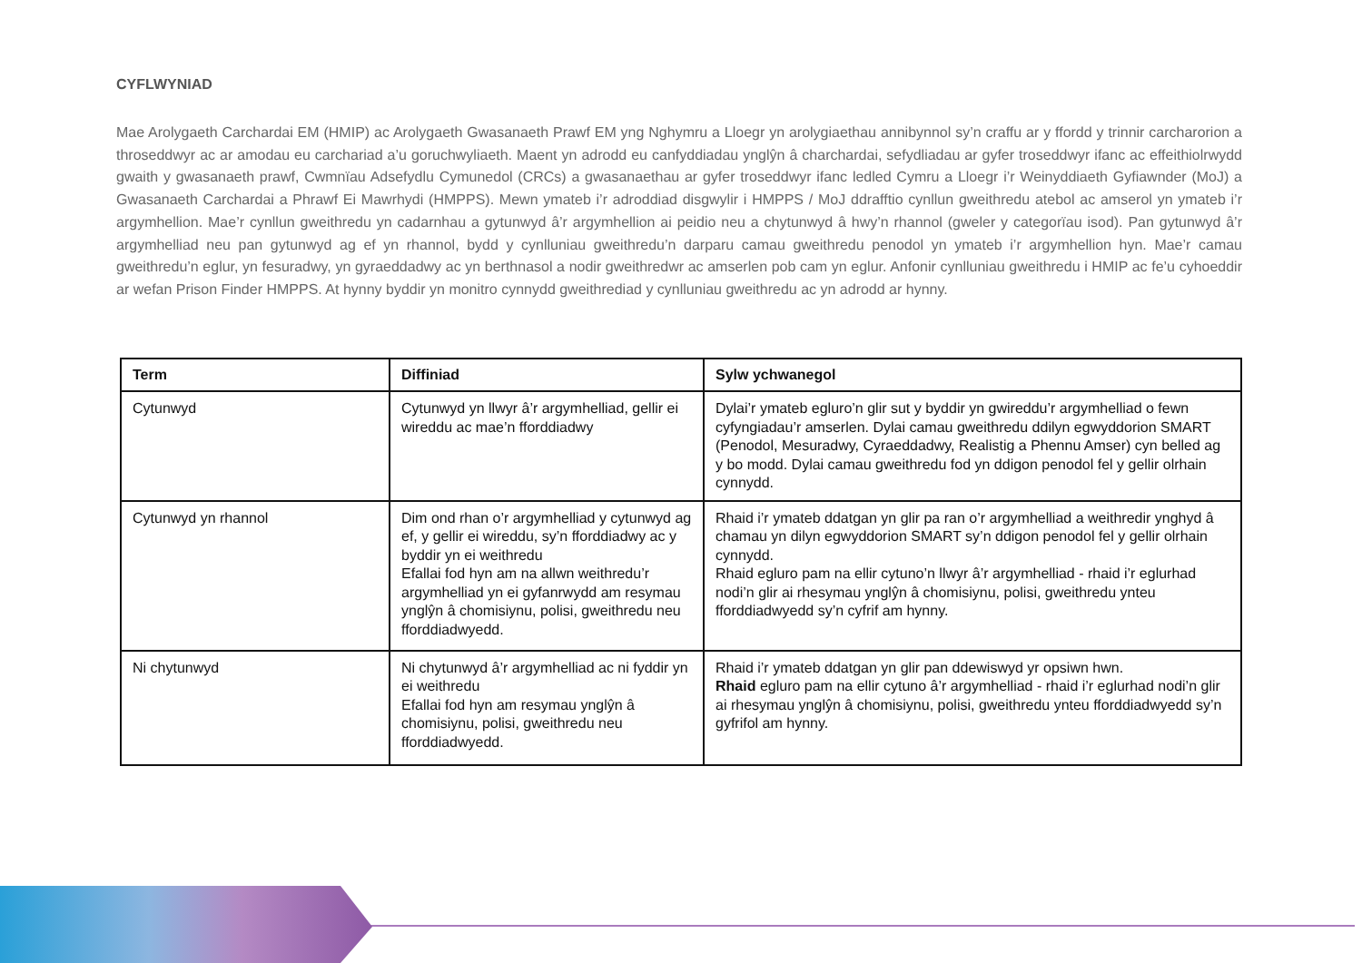CYFLWYNIAD
Mae Arolygaeth Carchardai EM (HMIP) ac Arolygaeth Gwasanaeth Prawf EM yng Nghymru a Lloegr yn arolygiaethau annibynnol sy’n craffu ar y ffordd y trinnir carcharorion a throseddwyr ac ar amodau eu carchariad a’u goruchwyliaeth. Maent yn adrodd eu canfyddiadau ynglŷn â charchardai, sefydliadau ar gyfer troseddwyr ifanc ac effeithiolrwydd gwaith y gwasanaeth prawf, Cwmnïau Adsefydlu Cymunedol (CRCs) a gwasanaethau ar gyfer troseddwyr ifanc ledled Cymru a Lloegr i’r Weinyddiaeth Gyfiawnder (MoJ) a Gwasanaeth Carchardai a Phrawf Ei Mawrhydi (HMPPS). Mewn ymateb i’r adroddiad disgwylir i HMPPS / MoJ ddrafftio cynllun gweithredu atebol ac amserol yn ymateb i’r argymhellion. Mae’r cynllun gweithredu yn cadarnhau a gytunwyd â’r argymhellion ai peidio neu a chytunwyd â hwy’n rhannol (gweler y categorïau isod). Pan gytunwyd â’r argymhelliad neu pan gytunwyd ag ef yn rhannol, bydd y cynlluniau gweithredu’n darparu camau gweithredu penodol yn ymateb i’r argymhellion hyn. Mae’r camau gweithredu’n eglur, yn fesuradwy, yn gyraeddadwy ac yn berthnasol a nodir gweithredwr ac amserlen pob cam yn eglur. Anfonir cynlluniau gweithredu i HMIP ac fe’u cyhoeddir ar wefan Prison Finder HMPPS. At hynny byddir yn monitro cynnydd gweithrediad y cynlluniau gweithredu ac yn adrodd ar hynny.
| Term | Diffiniad | Sylw ychwanegol |
| --- | --- | --- |
| Cytunwyd | Cytunwyd yn llwyr â’r argymhelliad, gellir ei wireddu ac mae’n fforddiadwy | Dylai’r ymateb egluro’n glir sut y byddir yn gwireddu’r argymhelliad o fewn cyfyngiadau’r amserlen. Dylai camau gweithredu ddilyn egwyddorion SMART (Penodol, Mesuradwy, Cyraeddadwy, Realistig a Phennu Amser) cyn belled ag y bo modd. Dylai camau gweithredu fod yn ddigon penodol fel y gellir olrhain cynnydd. |
| Cytunwyd yn rhannol | Dim ond rhan o’r argymhelliad y cytunwyd ag ef, y gellir ei wireddu, sy’n fforddiadwy ac y byddir yn ei weithredu Efallai fod hyn am na allwn weithredu’r argymhelliad yn ei gyfanrwydd am resymau ynglŷn â chomisiynu, polisi, gweithredu neu fforddiadwyedd. | Rhaid i’r ymateb ddatgan yn glir pa ran o’r argymhelliad a weithredir ynghyd â chamau yn dilyn egwyddorion SMART sy’n ddigon penodol fel y gellir olrhain cynnydd. Rhaid egluro pam na ellir cytuno’n llwyr â’r argymhelliad - rhaid i’r eglurhad nodi’n glir ai rhesymau ynglŷn â chomisiynu, polisi, gweithredu ynteu fforddiadwyedd sy’n cyfrif am hynny. |
| Ni chytunwyd | Ni chytunwyd â’r argymhelliad ac ni fyddir yn ei weithredu Efallai fod hyn am resymau ynglŷn â chomisiynu, polisi, gweithredu neu fforddiadwyedd. | Rhaid i’r ymateb ddatgan yn glir pan ddewiswyd yr opsiwn hwn. Rhaid egluro pam na ellir cytuno â’r argymhelliad - rhaid i’r eglurhad nodi’n glir ai rhesymau ynglŷn â chomisiynu, polisi, gweithredu ynteu fforddiadwyedd sy’n gyfrifol am hynny. |